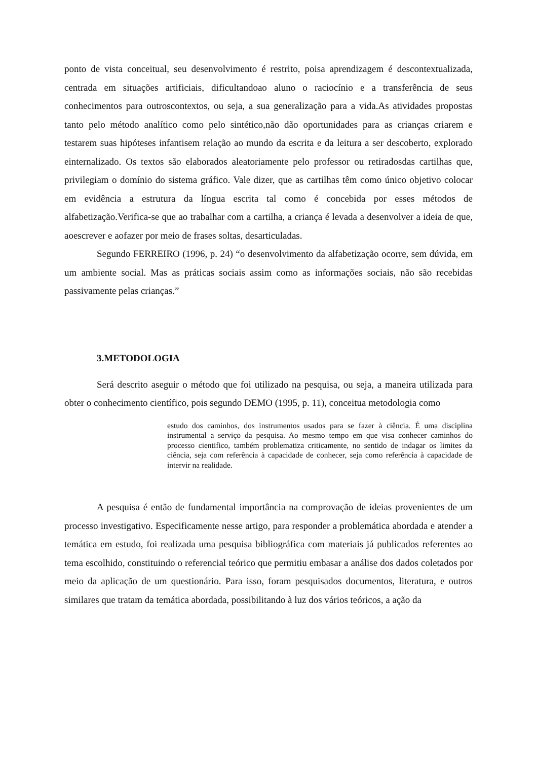ponto de vista conceitual, seu desenvolvimento é restrito, poisa aprendizagem é descontextualizada, centrada em situações artificiais, dificultandoao aluno o raciocínio e a transferência de seus conhecimentos para outroscontextos, ou seja, a sua generalização para a vida.As atividades propostas tanto pelo método analítico como pelo sintético,não dão oportunidades para as crianças criarem e testarem suas hipóteses infantisem relação ao mundo da escrita e da leitura a ser descoberto, explorado einternalizado. Os textos são elaborados aleatoriamente pelo professor ou retiradosdas cartilhas que, privilegiam o domínio do sistema gráfico. Vale dizer, que as cartilhas têm como único objetivo colocar em evidência a estrutura da língua escrita tal como é concebida por esses métodos de alfabetização.Verifica-se que ao trabalhar com a cartilha, a criança é levada a desenvolver a ideia de que, aoescrever e aofazer por meio de frases soltas, desarticuladas.
Segundo FERREIRO (1996, p. 24) “o desenvolvimento da alfabetização ocorre, sem dúvida, em um ambiente social. Mas as práticas sociais assim como as informações sociais, não são recebidas passivamente pelas crianças.”
3.METODOLOGIA
Será descrito aseguir o método que foi utilizado na pesquisa, ou seja, a maneira utilizada para obter o conhecimento científico, pois segundo DEMO (1995, p. 11), conceitua metodologia como
estudo dos caminhos, dos instrumentos usados para se fazer à ciência. É uma disciplina instrumental a serviço da pesquisa. Ao mesmo tempo em que visa conhecer caminhos do processo cientifico, também problematiza criticamente, no sentido de indagar os limites da ciência, seja com referência à capacidade de conhecer, seja como referência à capacidade de intervir na realidade.
A pesquisa é então de fundamental importância na comprovação de ideias provenientes de um processo investigativo. Especificamente nesse artigo, para responder a problemática abordada e atender a temática em estudo, foi realizada uma pesquisa bibliográfica com materiais já publicados referentes ao tema escolhido, constituindo o referencial teórico que permitiu embasar a análise dos dados coletados por meio da aplicação de um questionário. Para isso, foram pesquisados documentos, literatura, e outros similares que tratam da temática abordada, possibilitando à luz dos vários teóricos, a ação da